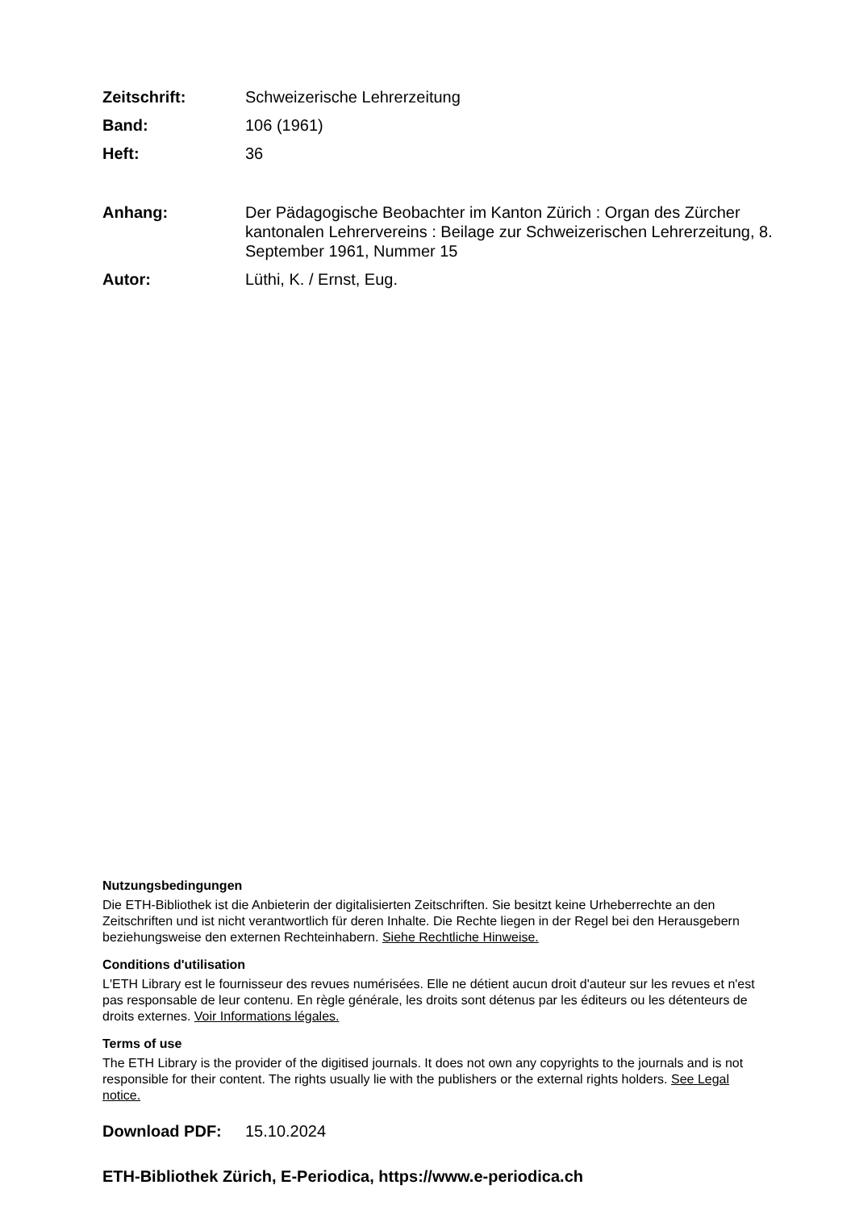Zeitschrift: Schweizerische Lehrerzeitung
Band: 106 (1961)
Heft: 36
Anhang: Der Pädagogische Beobachter im Kanton Zürich : Organ des Zürcher kantonalen Lehrervereins : Beilage zur Schweizerischen Lehrerzeitung, 8. September 1961, Nummer 15
Autor: Lüthi, K. / Ernst, Eug.
Nutzungsbedingungen
Die ETH-Bibliothek ist die Anbieterin der digitalisierten Zeitschriften. Sie besitzt keine Urheberrechte an den Zeitschriften und ist nicht verantwortlich für deren Inhalte. Die Rechte liegen in der Regel bei den Herausgebern beziehungsweise den externen Rechteinhabern. Siehe Rechtliche Hinweise.
Conditions d'utilisation
L'ETH Library est le fournisseur des revues numérisées. Elle ne détient aucun droit d'auteur sur les revues et n'est pas responsable de leur contenu. En règle générale, les droits sont détenus par les éditeurs ou les détenteurs de droits externes. Voir Informations légales.
Terms of use
The ETH Library is the provider of the digitised journals. It does not own any copyrights to the journals and is not responsible for their content. The rights usually lie with the publishers or the external rights holders. See Legal notice.
Download PDF: 15.10.2024
ETH-Bibliothek Zürich, E-Periodica, https://www.e-periodica.ch